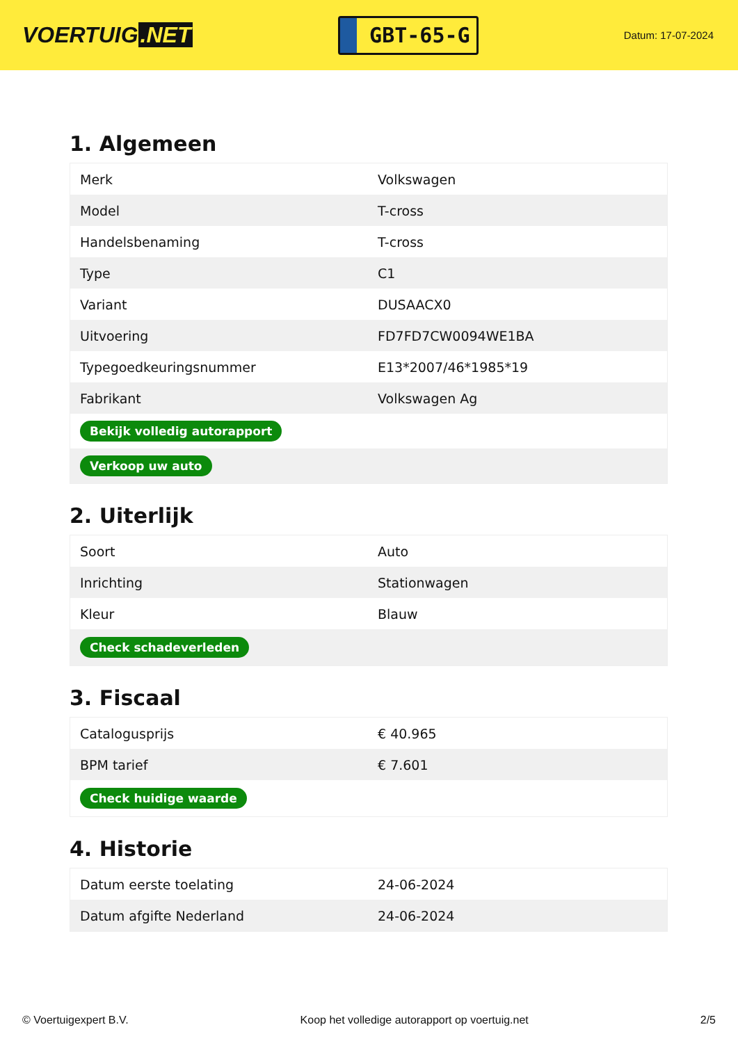VOERTUIG.NET
GBT-65-G
Datum: 17-07-2024
1. Algemeen
| Merk | Volkswagen |
| Model | T-cross |
| Handelsbenaming | T-cross |
| Type | C1 |
| Variant | DUSAACX0 |
| Uitvoering | FD7FD7CW0094WE1BA |
| Typegoedkeuringsnummer | E13*2007/46*1985*19 |
| Fabrikant | Volkswagen Ag |
| Bekijk volledig autorapport | |
| Verkoop uw auto | |
2. Uiterlijk
| Soort | Auto |
| Inrichting | Stationwagen |
| Kleur | Blauw |
| Check schadeverleden | |
3. Fiscaal
| Catalogusprijs | € 40.965 |
| BPM tarief | € 7.601 |
| Check huidige waarde | |
4. Historie
| Datum eerste toelating | 24-06-2024 |
| Datum afgifte Nederland | 24-06-2024 |
© Voertuigexpert B.V. Koop het volledige autorapport op voertuig.net 2/5